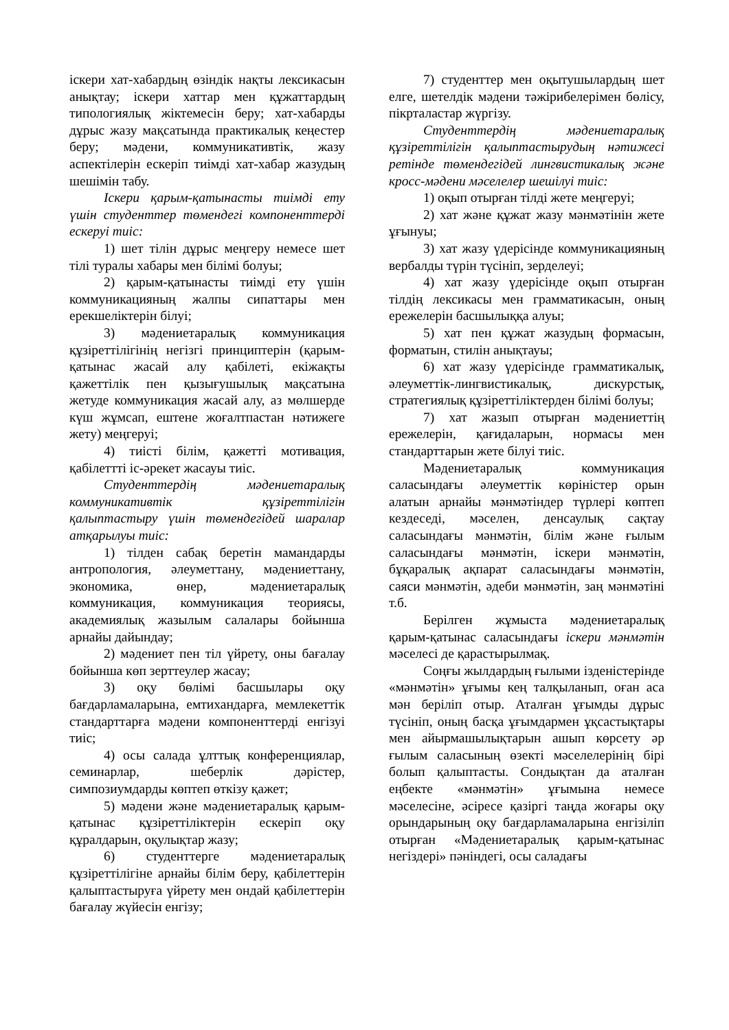іскери хат-хабардың өзіндік нақты лексикасын анықтау; іскери хаттар мен құжаттардың типологиялық жіктемесін беру; хат-хабарды дұрыс жазу мақсатында практикалық кеңестер беру; мәдени, коммуникативтік, жазу аспектілерін ескеріп тиімді хат-хабар жазудың шешімін табу.
Іскери қарым-қатынасты тиімді ету үшін студенттер төмендегі компоненттерді ескеруі тиіс:
1) шет тілін дұрыс меңгеру немесе шет тілі туралы хабары мен білімі болуы;
2) қарым-қатынасты тиімді ету үшін коммуникацияның жалпы сипаттары мен ерекшеліктерін білуі;
3) мәдениетаралық коммуникация құзіреттілігінің негізгі принциптерін (қарым-қатынас жасай алу қабілеті, екіжақты қажеттілік пен қызығушылық мақсатына жетуде коммуникация жасай алу, аз мөлшерде күш жұмсап, ештене жоғалтпастан нәтижеге жету) меңгеруі;
4) тиісті білім, қажетті мотивация, қабілеттті іс-әрекет жасауы тиіс.
Студенттердің мәдениетаралық коммуникативтік құзіреттілігін қалыптастыру үшін төмендегідей шаралар атқарылуы тиіс:
1) тілден сабақ беретін мамандарды антропология, әлеуметтану, мәдениеттану, экономика, өнер, мәдениетаралық коммуникация, коммуникация теориясы, академиялық жазылым салалары бойынша арнайы дайындау;
2) мәдениет пен тіл үйрету, оны бағалау бойынша көп зерттеулер жасау;
3) оқу бөлімі басшылары оқу бағдарламаларына, емтихандарға, мемлекеттік стандарттарға мәдени компоненттерді енгізуі тиіс;
4) осы салада ұлттық конференциялар, семинарлар, шеберлік дәрістер, симпозиумдарды көптеп өткізу қажет;
5) мәдени және мәдениетаралық қарым-қатынас құзіреттіліктерін ескеріп оқу құралдарын, оқулықтар жазу;
6) студенттерге мәдениетаралық құзіреттілігіне арнайы білім беру, қабілеттерін қалыптастыруға үйрету мен ондай қабілеттерін бағалау жүйесін енгізу;
7) студенттер мен оқытушылардың шет елге, шетелдік мәдени тәжірибелерімен бөлісу, пікрталастар жүргізу.
Студенттердің мәдениетаралық құзіреттілігін қалыптастырудың нәтижесі ретінде төмендегідей лингвистикалық және кросс-мәдени мәселелер шешілуі тиіс:
1) оқып отырған тілді жете меңгеруі;
2) хат және құжат жазу мәнмәтінін жете ұғынуы;
3) хат жазу үдерісінде коммуникацияның вербалды түрін түсініп, зерделеуі;
4) хат жазу үдерісінде оқып отырған тілдің лексикасы мен грамматикасын, оның ережелерін басшылыққа алуы;
5) хат пен құжат жазудың формасын, форматын, стилін анықтауы;
6) хат жазу үдерісінде грамматикалық, әлеуметтік-лингвистикалық, дискурстық, стратегиялық құзіреттіліктерден білімі болуы;
7) хат жазып отырған мәдениеттің ережелерін, қағидаларын, нормасы мен стандарттарын жете білуі тиіс.
Мәдениетаралық коммуникация саласындағы әлеуметтік көріністер орын алатын арнайы мәнмәтіндер түрлері көптеп кездеседі, мәселен, денсаулық сақтау саласындағы мәнмәтін, білім және ғылым саласындағы мәнмәтін, іскери мәнмәтін, бұқаралық ақпарат саласындағы мәнмәтін, саяси мәнмәтін, әдеби мәнмәтін, заң мәнмәтіні т.б.
Берілген жұмыста мәдениетаралық қарым-қатынас саласындағы іскери мәнмәтін мәселесі де қарастырылмақ.
Соңғы жылдардың ғылыми ізденістерінде «мәнмәтін» ұғымы кең талқыланып, оған аса мән беріліп отыр. Аталған ұғымды дұрыс түсініп, оның басқа ұғымдармен ұқсастықтары мен айырмашылықтарын ашып көрсету әр ғылым саласының өзекті мәселелерінің бірі болып қалыптасты. Сондықтан да аталған еңбекте «мәнмәтін» ұғымына немесе мәселесіне, әсіресе қазіргі таңда жоғары оқу орындарының оқу бағдарламаларына енгізіліп отырған «Мәдениетаралық қарым-қатынас негіздері» пәніндегі, осы саладағы